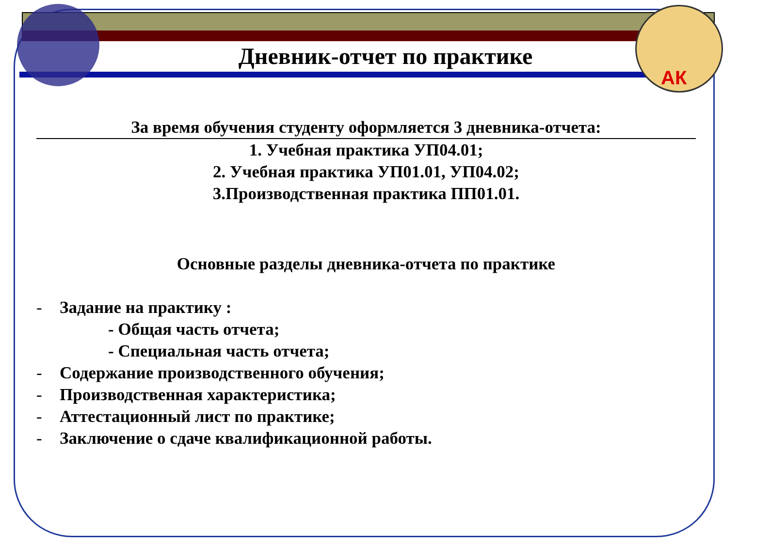АК
Дневник-отчет по практике
За время обучения студенту оформляется 3 дневника-отчета:
1. Учебная практика УП04.01;
2. Учебная практика УП01.01, УП04.02;
3.Производственная практика ПП01.01.
Основные разделы дневника-отчета по практике
- Задание на практику :
- Общая часть отчета;
- Специальная часть отчета;
- Содержание производственного обучения;
- Производственная характеристика;
- Аттестационный лист по практике;
- Заключение о сдаче квалификационной работы.